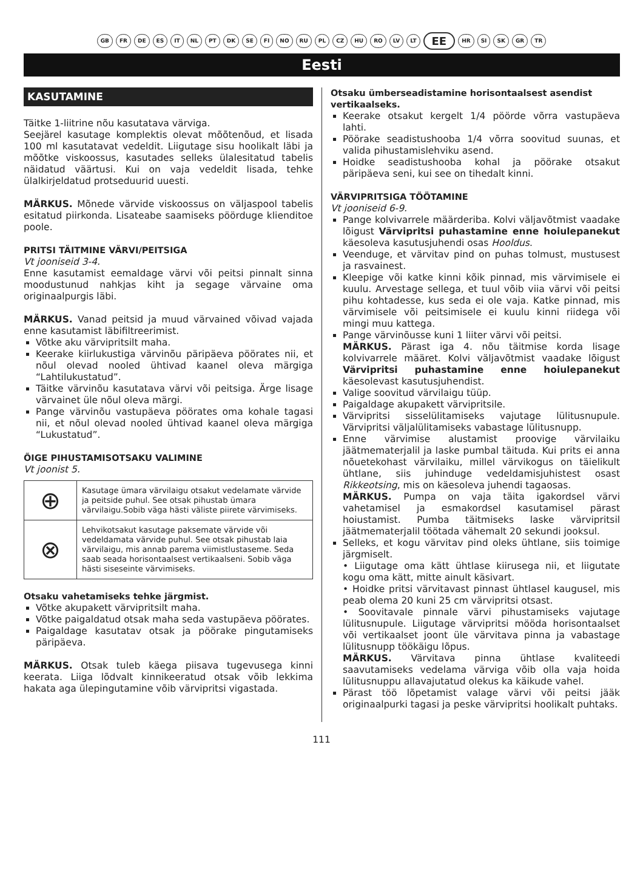GB FR DE ES IT NL PT DK SE FI NO RU PL CZ HU RO LV LT EE HR SI SK GR TR
Eesti
KASUTAMINE
Täitke 1-liitrine nõu kasutatava värviga.
Seejärel kasutage komplektis olevat mõõtenõud, et lisada 100 ml kasutatavat vedeldit. Liigutage sisu hoolikalt läbi ja mõõtke viskoossus, kasutades selleks ülalesitatud tabelis näidatud väärtusi. Kui on vaja vedeldit lisada, tehke ülalkirjeldatud protseduurid uuesti.
MÄRKUS. Mõnede värvide viskoossus on väljaspool tabelis esitatud piirkonda. Lisateabe saamiseks pöörduge klienditoe poole.
PRITSI TÄITMINE VÄRVI/PEITSIGA
Vt jooniseid 3-4.
Enne kasutamist eemaldage värvi või peitsi pinnalt sinna moodustunud nahkjas kiht ja segage värvaine oma originaalpurgis läbi.
MÄRKUS. Vanad peitsid ja muud värvained võivad vajada enne kasutamist läbifiltreerimist.
Võtke aku värvipritsilt maha.
Keerake kiirlukustiga värvinõu päripäeva pöörates nii, et nõul olevad nooled ühtivad kaanel oleva märgiga “Lahtilukustatud”.
Täitke värvinõu kasutatava värvi või peitsiga. Ärge lisage värvainet üle nõul oleva märgi.
Pange värvinõu vastupäeva pöörates oma kohale tagasi nii, et nõul olevad nooled ühtivad kaanel oleva märgiga “Lukustatud”.
ÕIGE PIHUSTAMISOTSAKU VALIMINE
Vt joonist 5.
| ⊕ | Kasutage ümara värvilaigu otsakut vedelamate värvide ja peitside puhul. See otsak pihustab ümara värvilaigu.Sobib väga hästi väliste piirete värvimiseks. |
| ⊗ | Lehvikotsakut kasutage paksemate värvide või vedeldamata värvide puhul. See otsak pihustab laia värvilaigu, mis annab parema viimistlustaseme. Seda saab seada horisontaalsest vertikaalseni. Sobib väga hästi siseseinte värvimiseks. |
Otsaku vahetamiseks tehke järgmist.
Võtke akupakett värvipritsilt maha.
Võtke paigaldatud otsak maha seda vastupäeva pöörates.
Paigaldage kasutatav otsak ja pöörake pingutamiseks päripäeva.
MÄRKUS. Otsak tuleb käega piisava tugevusega kinni keerata. Liiga lõdvalt kinnikeeratud otsak võib lekkima hakata aga ülepingutamine võib värvipritsi vigastada.
Otsaku ümberseadistamine horisontaalsest asendist vertikaalseks.
Keerake otsakut kergelt 1/4 pöörde võrra vastupäeva lahti.
Pöörake seadistushooba 1/4 võrra soovitud suunas, et valida pihustamislehviku asend.
Hoidke seadistushooba kohal ja pöörake otsakut päripäeva seni, kui see on tihedalt kinni.
VÄRVIPRITSIGA TÖÖTAMINE
Vt jooniseid 6-9.
Pange kolvivarrele määrderiba. Kolvi väljavõtmist vaadake lõigust Värvipritsi puhastamine enne hoiulepanekut käesoleva kasutusjuhendi osas Hooldus.
Veenduge, et värvitav pind on puhas tolmust, mustusest ja rasvainest.
Kleepige või katke kinni kõik pinnad, mis värvimisele ei kuulu. Arvestage sellega, et tuul võib viia värvi või peitsi pihu kohtadesse, kus seda ei ole vaja. Katke pinnad, mis värvimisele või peitsimisele ei kuulu kinni riidega või mingi muu kattega.
Pange värvinõusse kuni 1 liiter värvi või peitsi.
MÄRKUS. Pärast iga 4. nõu täitmise korda lisage kolvivarrele määret. Kolvi väljavõtmist vaadake lõigust Värvipritsi puhastamine enne hoiulepanekut käesolevast kasutusjuhendist.
Valige soovitud värvilaigu tüüp.
Paigaldage akupakett värvipritsile.
Värvipritsi sisselülitamiseks vajutage lülitusnupule. Värvipritsi väljalülitamiseks vabastage lülitusnupp.
Enne värvimise alustamist proovige värvilaiku jäätmematerjalil ja laske pumbal täituda. Kui prits ei anna nõuetekohast värvilaiku, millel värvikogus on täielikult ühtlane, siis juhinduge vedeldamisjuhistest osast Rikkeotsing, mis on käesoleva juhendi tagaosas.
MÄRKUS. Pumpa on vaja täita igakordsel värvi vahetamisel ja esmakordsel kasutamisel pärast hoiustamist. Pumba täitmiseks laske värvipritsil jäätmematerjalil töötada vähemalt 20 sekundi jooksul.
Selleks, et kogu värvitav pind oleks ühtlane, siis toimige järgmiselt.
• Liigutage oma kätt ühtlase kiirusega nii, et liigutate kogu oma kätt, mitte ainult käsivart.
• Hoidke pritsi värvitavast pinnast ühtlasel kaugusel, mis peab olema 20 kuni 25 cm värvipritsi otsast.
• Soovitavale pinnale värvi pihustamiseks vajutage lülitusnupule. Liigutage värvipritsi mööda horisontaalset või vertikaalset joont üle värvitava pinna ja vabastage lülitusnupp töökäigu lõpus.
MÄRKUS. Värvitava pinna ühtlase kvaliteedi saavutamiseks vedelama värviga võib olla vaja hoida lülitusnuppu allavajutatud olekus ka käikude vahel.
Pärast töö lõpetamist valage värvi või peitsi jääk originaalpurki tagasi ja peske värvipritsi hoolikalt puhtaks.
111